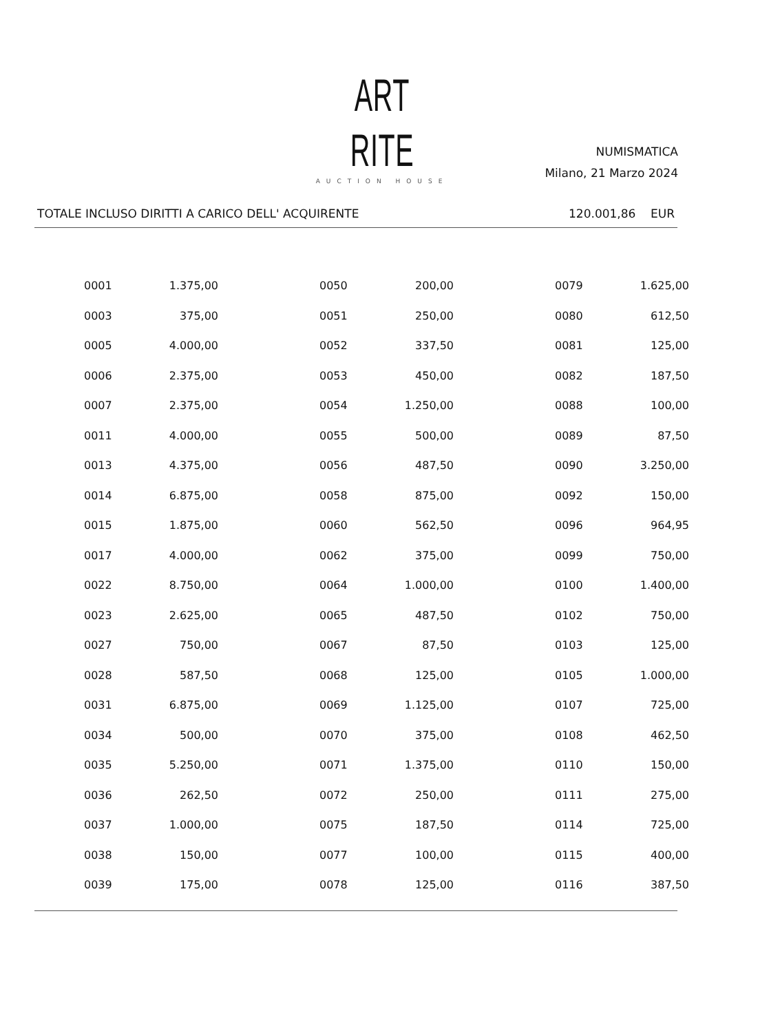ART RITE
AUCTION HOUSE
NUMISMATICA
Milano, 21 Marzo 2024
TOTALE INCLUSO DIRITTI A CARICO DELL' ACQUIRENTE 120.001,86 EUR
| 0001 | 1.375,00 | | 0050 | 200,00 | | 0079 | 1.625,00 |
| 0003 | 375,00 | | 0051 | 250,00 | | 0080 | 612,50 |
| 0005 | 4.000,00 | | 0052 | 337,50 | | 0081 | 125,00 |
| 0006 | 2.375,00 | | 0053 | 450,00 | | 0082 | 187,50 |
| 0007 | 2.375,00 | | 0054 | 1.250,00 | | 0088 | 100,00 |
| 0011 | 4.000,00 | | 0055 | 500,00 | | 0089 | 87,50 |
| 0013 | 4.375,00 | | 0056 | 487,50 | | 0090 | 3.250,00 |
| 0014 | 6.875,00 | | 0058 | 875,00 | | 0092 | 150,00 |
| 0015 | 1.875,00 | | 0060 | 562,50 | | 0096 | 964,95 |
| 0017 | 4.000,00 | | 0062 | 375,00 | | 0099 | 750,00 |
| 0022 | 8.750,00 | | 0064 | 1.000,00 | | 0100 | 1.400,00 |
| 0023 | 2.625,00 | | 0065 | 487,50 | | 0102 | 750,00 |
| 0027 | 750,00 | | 0067 | 87,50 | | 0103 | 125,00 |
| 0028 | 587,50 | | 0068 | 125,00 | | 0105 | 1.000,00 |
| 0031 | 6.875,00 | | 0069 | 1.125,00 | | 0107 | 725,00 |
| 0034 | 500,00 | | 0070 | 375,00 | | 0108 | 462,50 |
| 0035 | 5.250,00 | | 0071 | 1.375,00 | | 0110 | 150,00 |
| 0036 | 262,50 | | 0072 | 250,00 | | 0111 | 275,00 |
| 0037 | 1.000,00 | | 0075 | 187,50 | | 0114 | 725,00 |
| 0038 | 150,00 | | 0077 | 100,00 | | 0115 | 400,00 |
| 0039 | 175,00 | | 0078 | 125,00 | | 0116 | 387,50 |